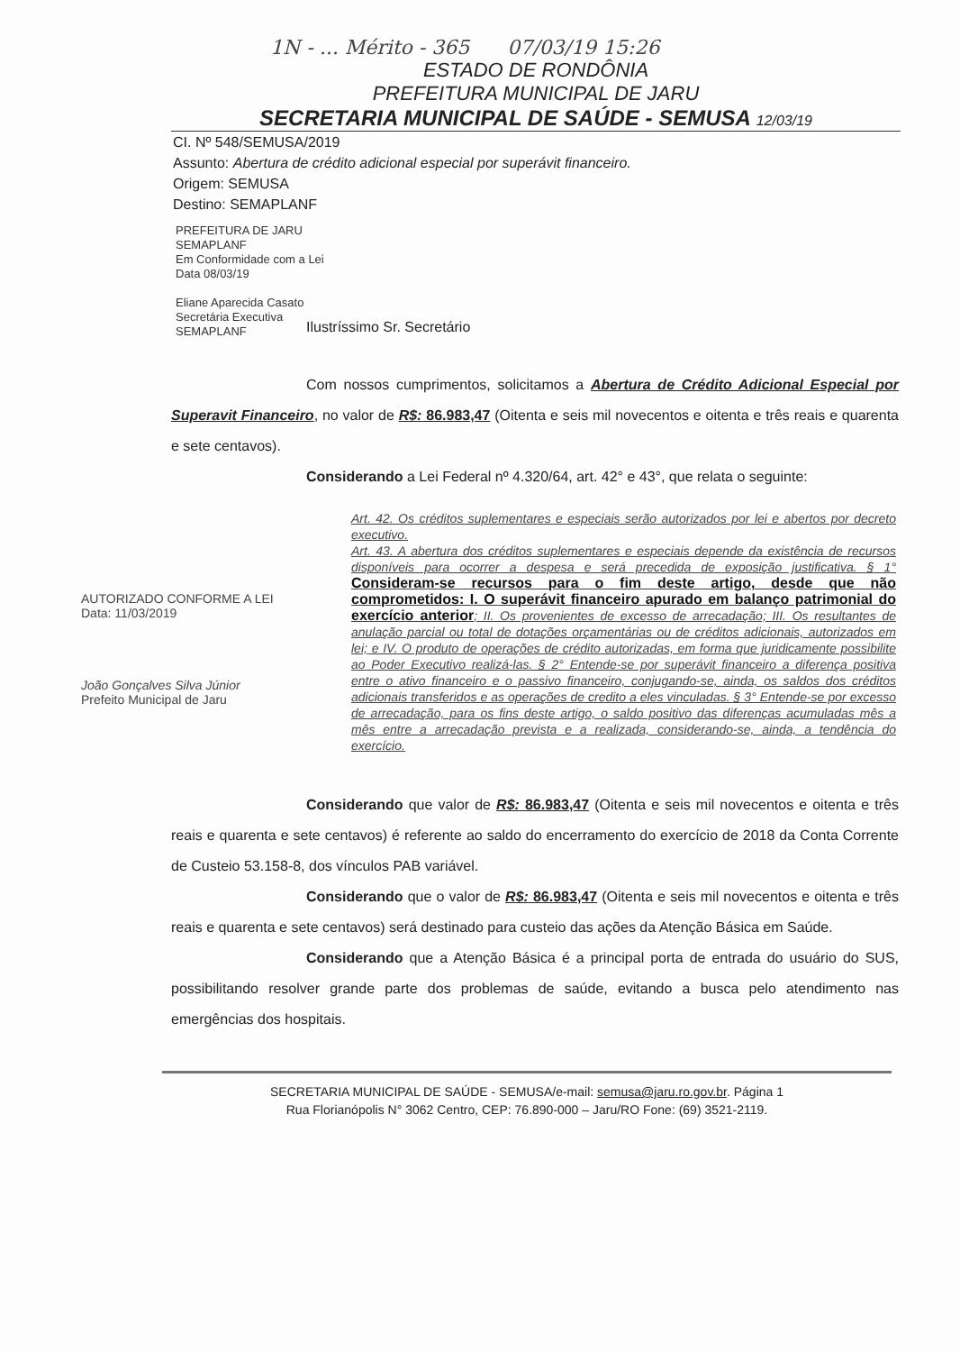1N - ... Mérito - 365 07/03/19 15:26
ESTADO DE RONDÔNIA
PREFEITURA MUNICIPAL DE JARU
SECRETARIA MUNICIPAL DE SAÚDE - SEMUSA 12/03/19
CI. Nº 548/SEMUSA/2019
Assunto: Abertura de crédito adicional especial por superávit financeiro.
Origem: SEMUSA
Destino: SEMAPLANF
PREFEITURA DE JARU
SEMAPLANF
Em Conformidade com a Lei
Data 08/03/19
Eliane Aparecida Casato
Secretária Executiva
SEMAPLANF
Ilustríssimo Sr. Secretário
Com nossos cumprimentos, solicitamos a Abertura de Crédito Adicional Especial por Superavit Financeiro, no valor de R$: 86.983,47 (Oitenta e seis mil novecentos e oitenta e três reais e quarenta e sete centavos).
Considerando a Lei Federal nº 4.320/64, art. 42° e 43°, que relata o seguinte:
AUTORIZADO CONFORME A LEI
Data: 11/03/2019
João Gonçalves Silva Júnior
Prefeito Municipal de Jaru
Art. 42. Os créditos suplementares e especiais serão autorizados por lei e abertos por decreto executivo.
Art. 43. A abertura dos créditos suplementares e especiais depende da existência de recursos disponíveis para ocorrer a despesa e será precedida de exposição justificativa. § 1° Consideram-se recursos para o fim deste artigo, desde que não comprometidos: I. O superávit financeiro apurado em balanço patrimonial do exercício anterior; II. Os provenientes de excesso de arrecadação; III. Os resultantes de anulação parcial ou total de dotações orçamentárias ou de créditos adicionais, autorizados em lei; e IV. O produto de operações de crédito autorizadas, em forma que juridicamente possibilite ao Poder Executivo realizá-las. § 2° Entende-se por superávit financeiro a diferença positiva entre o ativo financeiro e o passivo financeiro, conjugando-se, ainda, os saldos dos créditos adicionais transferidos e as operações de credito a eles vinculadas. § 3° Entende-se por excesso de arrecadação, para os fins deste artigo, o saldo positivo das diferenças acumuladas mês a mês entre a arrecadação prevista e a realizada, considerando-se, ainda, a tendência do exercício.
Considerando que valor de R$: 86.983,47 (Oitenta e seis mil novecentos e oitenta e três reais e quarenta e sete centavos) é referente ao saldo do encerramento do exercício de 2018 da Conta Corrente de Custeio 53.158-8, dos vínculos PAB variável.
Considerando que o valor de R$: 86.983,47 (Oitenta e seis mil novecentos e oitenta e três reais e quarenta e sete centavos) será destinado para custeio das ações da Atenção Básica em Saúde.
Considerando que a Atenção Básica é a principal porta de entrada do usuário do SUS, possibilitando resolver grande parte dos problemas de saúde, evitando a busca pelo atendimento nas emergências dos hospitais.
SECRETARIA MUNICIPAL DE SAÚDE - SEMUSA/e-mail: semusa@jaru.ro.gov.br. Página 1
Rua Florianópolis N° 3062 Centro, CEP: 76.890-000 – Jaru/RO Fone: (69) 3521-2119.